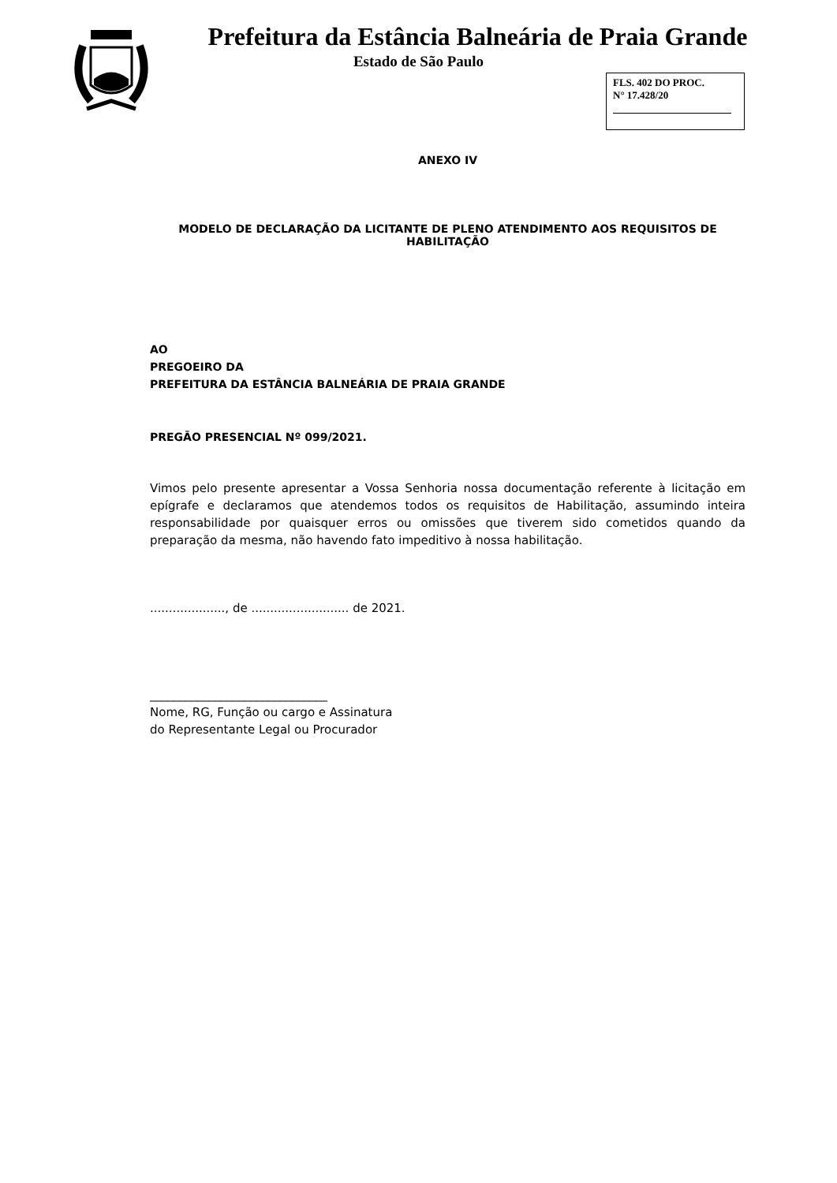Prefeitura da Estância Balneária de Praia Grande
Estado de São Paulo
FLS. 402 DO PROC.
N° 17.428/20
ANEXO IV
MODELO DE DECLARAÇÃO DA LICITANTE DE PLENO ATENDIMENTO AOS REQUISITOS DE HABILITAÇÃO
AO
PREGOEIRO DA
PREFEITURA DA ESTÂNCIA BALNEÁRIA DE PRAIA GRANDE
PREGÃO PRESENCIAL Nº 099/2021.
Vimos pelo presente apresentar a Vossa Senhoria nossa documentação referente à licitação em epígrafe e declaramos que atendemos todos os requisitos de Habilitação, assumindo inteira responsabilidade por quaisquer erros ou omissões que tiverem sido cometidos quando da preparação da mesma, não havendo fato impeditivo à nossa habilitação.
...................., de .......................... de 2021.
______________________________
Nome, RG, Função ou cargo e Assinatura
do Representante Legal ou Procurador